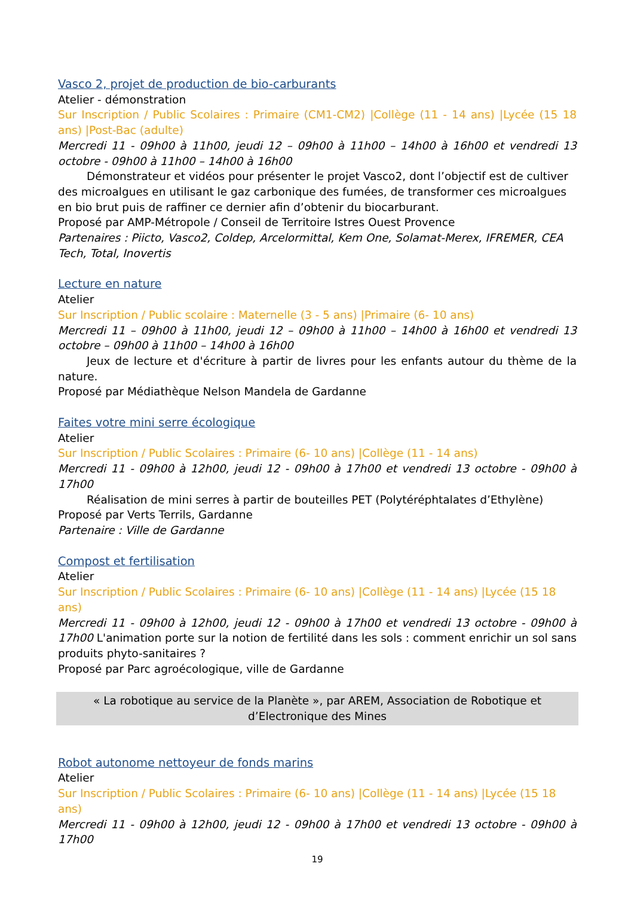Vasco 2, projet de production de bio-carburants
Atelier - démonstration
Sur Inscription / Public Scolaires : Primaire (CM1-CM2) |Collège (11 - 14 ans) |Lycée (15 18 ans) |Post-Bac (adulte)
Mercredi 11 - 09h00 à 11h00, jeudi 12 – 09h00 à 11h00 – 14h00 à 16h00 et vendredi 13 octobre - 09h00 à 11h00 – 14h00 à 16h00
Démonstrateur et vidéos pour présenter le projet Vasco2, dont l’objectif est de cultiver des microalgues en utilisant le gaz carbonique des fumées, de transformer ces microalgues en bio brut puis de raffiner ce dernier afin d’obtenir du biocarburant.
Proposé par AMP-Métropole / Conseil de Territoire Istres Ouest Provence
Partenaires : Piicto, Vasco2, Coldep, Arcelormittal, Kem One, Solamat-Merex, IFREMER, CEA Tech, Total, Inovertis
Lecture en nature
Atelier
Sur Inscription / Public scolaire : Maternelle (3 - 5 ans) |Primaire (6- 10 ans)
Mercredi 11 – 09h00 à 11h00, jeudi 12 – 09h00 à 11h00 – 14h00 à 16h00 et vendredi 13 octobre – 09h00 à 11h00 – 14h00 à 16h00
Jeux de lecture et d'écriture à partir de livres pour les enfants autour du thème de la nature.
Proposé par Médiathèque Nelson Mandela de Gardanne
Faites votre mini serre écologique
Atelier
Sur Inscription / Public Scolaires : Primaire (6- 10 ans) |Collège (11 - 14 ans)
Mercredi 11 - 09h00 à 12h00, jeudi 12 - 09h00 à 17h00 et vendredi 13 octobre - 09h00 à 17h00
Réalisation de mini serres à partir de bouteilles PET (Polytéréphtalates d’Ethylène)
Proposé par Verts Terrils, Gardanne
Partenaire : Ville de Gardanne
Compost et fertilisation
Atelier
Sur Inscription / Public Scolaires : Primaire (6- 10 ans) |Collège (11 - 14 ans) |Lycée (15 18 ans)
Mercredi 11 - 09h00 à 12h00, jeudi 12 - 09h00 à 17h00 et vendredi 13 octobre - 09h00 à 17h00 L'animation porte sur la notion de fertilité dans les sols : comment enrichir un sol sans produits phyto-sanitaires ?
Proposé par Parc agroécologique, ville de Gardanne
« La robotique au service de la Planète », par AREM, Association de Robotique et
d’Electronique des Mines
Robot autonome nettoyeur de fonds marins
Atelier
Sur Inscription / Public Scolaires : Primaire (6- 10 ans) |Collège (11 - 14 ans) |Lycée (15 18 ans)
Mercredi 11 - 09h00 à 12h00, jeudi 12 - 09h00 à 17h00 et vendredi 13 octobre - 09h00 à 17h00
19